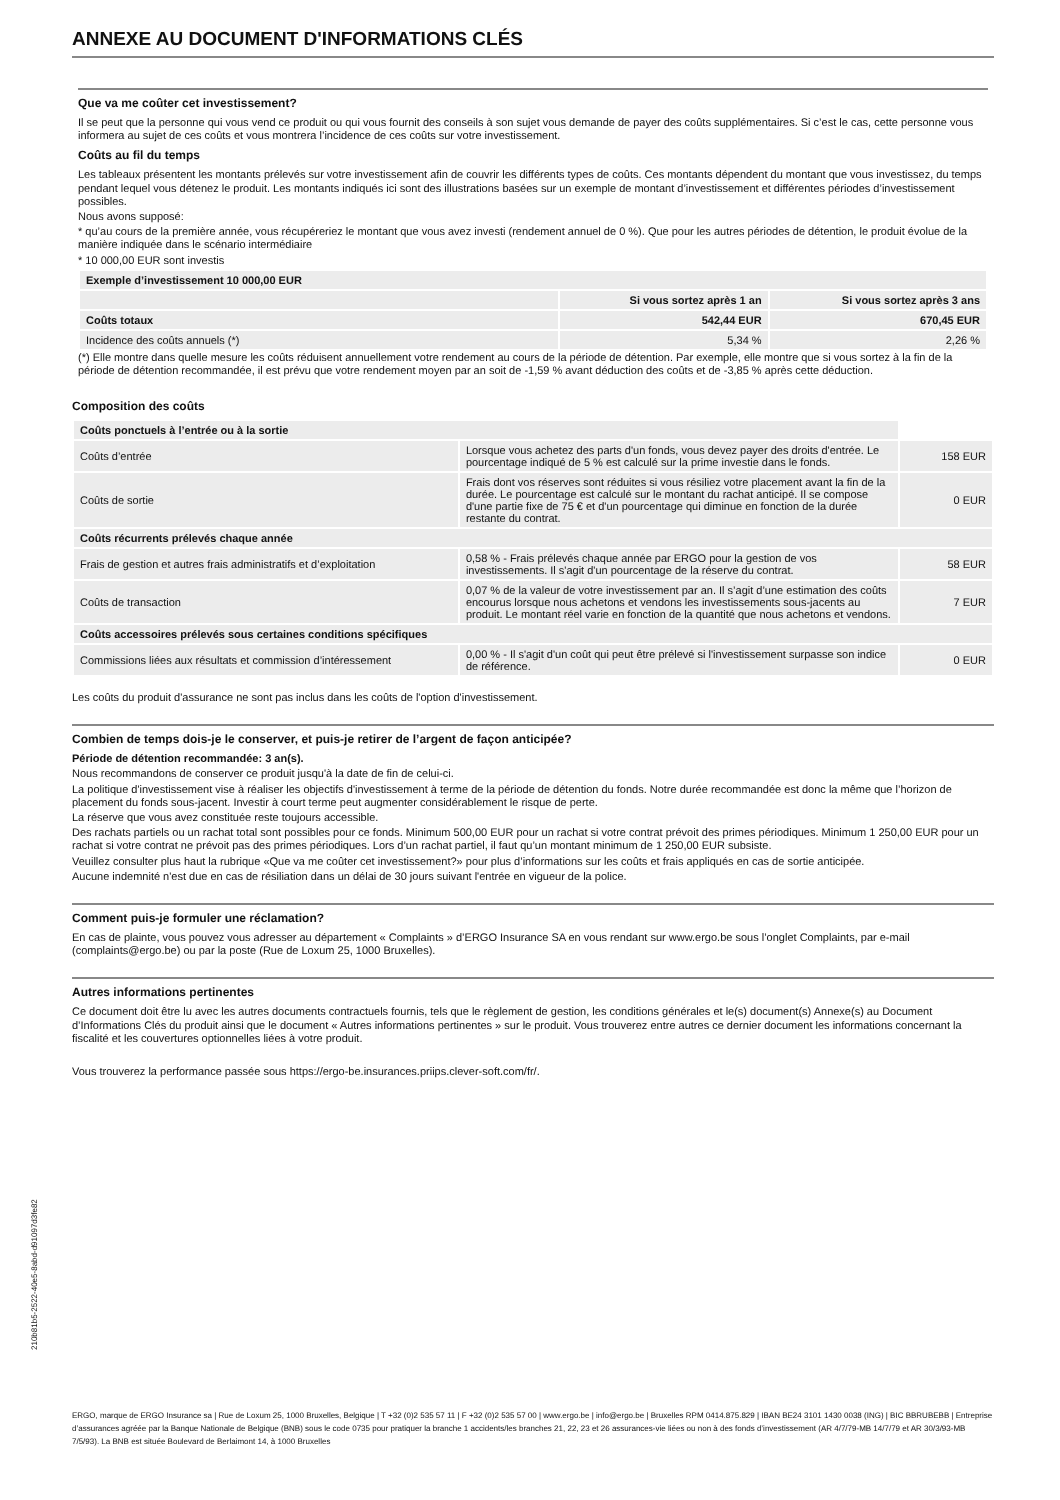ANNEXE AU DOCUMENT D'INFORMATIONS CLÉS
Que va me coûter cet investissement?
Il se peut que la personne qui vous vend ce produit ou qui vous fournit des conseils à son sujet vous demande de payer des coûts supplémentaires. Si c’est le cas, cette personne vous informera au sujet de ces coûts et vous montrera l’incidence de ces coûts sur votre investissement.
Coûts au fil du temps
Les tableaux présentent les montants prélevés sur votre investissement afin de couvrir les différents types de coûts. Ces montants dépendent du montant que vous investissez, du temps pendant lequel vous détenez le produit. Les montants indiqués ici sont des illustrations basées sur un exemple de montant d’investissement et différentes périodes d’investissement possibles.
Nous avons supposé:
* qu’au cours de la première année, vous récupéreriez le montant que vous avez investi (rendement annuel de 0 %). Que pour les autres périodes de détention, le produit évolue de la manière indiquée dans le scénario intermédiaire
* 10 000,00 EUR sont investis
| Exemple d’investissement 10 000,00 EUR | | |
| --- | --- | --- |
| | Si vous sortez après 1 an | Si vous sortez après 3 ans |
| Coûts totaux | 542,44 EUR | 670,45 EUR |
| Incidence des coûts annuels (*) | 5,34 % | 2,26 % |
(*) Elle montre dans quelle mesure les coûts réduisent annuellement votre rendement au cours de la période de détention. Par exemple, elle montre que si vous sortez à la fin de la période de détention recommandée, il est prévu que votre rendement moyen par an soit de -1,59 % avant déduction des coûts et de -3,85 % après cette déduction.
Composition des coûts
| Coûts ponctuels à l’entrée ou à la sortie | | |
| --- | --- | --- |
| Coûts d’entrée | Lorsque vous achetez des parts d'un fonds, vous devez payer des droits d'entrée. Le pourcentage indiqué de 5 % est calculé sur la prime investie dans le fonds. | 158 EUR |
| Coûts de sortie | Frais dont vos réserves sont réduites si vous résiliez votre placement avant la fin de la durée. Le pourcentage est calculé sur le montant du rachat anticipé. Il se compose d'une partie fixe de 75 € et d'un pourcentage qui diminue en fonction de la durée restante du contrat. | 0 EUR |
| Coûts récurrents prélevés chaque année | | |
| Frais de gestion et autres frais administratifs et d’exploitation | 0,58 % - Frais prélevés chaque année par ERGO pour la gestion de vos investissements. Il s'agit d'un pourcentage de la réserve du contrat. | 58 EUR |
| Coûts de transaction | 0,07 % de la valeur de votre investissement par an. Il s’agit d’une estimation des coûts encourus lorsque nous achetons et vendons les investissements sous-jacents au produit. Le montant réel varie en fonction de la quantité que nous achetons et vendons. | 7 EUR |
| Coûts accessoires prélevés sous certaines conditions spécifiques | | |
| Commissions liées aux résultats et commission d’intéressement | 0,00 % - Il s'agit d'un coût qui peut être prélevé si l'investissement surpasse son indice de référence. | 0 EUR |
.
Les coûts du produit d'assurance ne sont pas inclus dans les coûts de l'option d'investissement.
Combien de temps dois-je le conserver, et puis-je retirer de l’argent de façon anticipée?
Période de détention recommandée: 3 an(s).
Nous recommandons de conserver ce produit jusqu'à la date de fin de celui-ci.
La politique d'investissement vise à réaliser les objectifs d'investissement à terme de la période de détention du fonds. Notre durée recommandée est donc la même que l’horizon de placement du fonds sous-jacent. Investir à court terme peut augmenter considérablement le risque de perte.
La réserve que vous avez constituée reste toujours accessible.
Des rachats partiels ou un rachat total sont possibles pour ce fonds. Minimum 500,00 EUR pour un rachat si votre contrat prévoit des primes périodiques. Minimum 1 250,00 EUR pour un rachat si votre contrat ne prévoit pas des primes périodiques. Lors d’un rachat partiel, il faut qu’un montant minimum de 1 250,00 EUR subsiste.
Veuillez consulter plus haut la rubrique «Que va me coûter cet investissement?» pour plus d’informations sur les coûts et frais appliqués en cas de sortie anticipée.
Aucune indemnité n'est due en cas de résiliation dans un délai de 30 jours suivant l'entrée en vigueur de la police.
Comment puis-je formuler une réclamation?
En cas de plainte, vous pouvez vous adresser au département « Complaints » d’ERGO Insurance SA en vous rendant sur www.ergo.be sous l’onglet Complaints, par e-mail (complaints@ergo.be) ou par la poste (Rue de Loxum 25, 1000 Bruxelles).
Autres informations pertinentes
Ce document doit être lu avec les autres documents contractuels fournis, tels que le règlement de gestion, les conditions générales et le(s) document(s) Annexe(s) au Document d’Informations Clés du produit ainsi que le document « Autres informations pertinentes » sur le produit. Vous trouverez entre autres ce dernier document les informations concernant la fiscalité et les couvertures optionnelles liées à votre produit.
Vous trouverez la performance passée sous https://ergo-be.insurances.priips.clever-soft.com/fr/.
210b81b5-2522-40e5-8abd-d91097d3fe82
ERGO, marque de ERGO Insurance sa | Rue de Loxum 25, 1000 Bruxelles, Belgique | T +32 (0)2 535 57 11 | F +32 (0)2 535 57 00 | www.ergo.be | info@ergo.be | Bruxelles RPM 0414.875.829 | IBAN BE24 3101 1430 0038 (ING) | BIC BBRUBEBB | Entreprise d’assurances agréée par la Banque Nationale de Belgique (BNB) sous le code 0735 pour pratiquer la branche 1 accidents/les branches 21, 22, 23 et 26 assurances-vie liées ou non à des fonds d’investissement (AR 4/7/79-MB 14/7/79 et AR 30/3/93-MB 7/5/93). La BNB est située Boulevard de Berlaimont 14, à 1000 Bruxelles